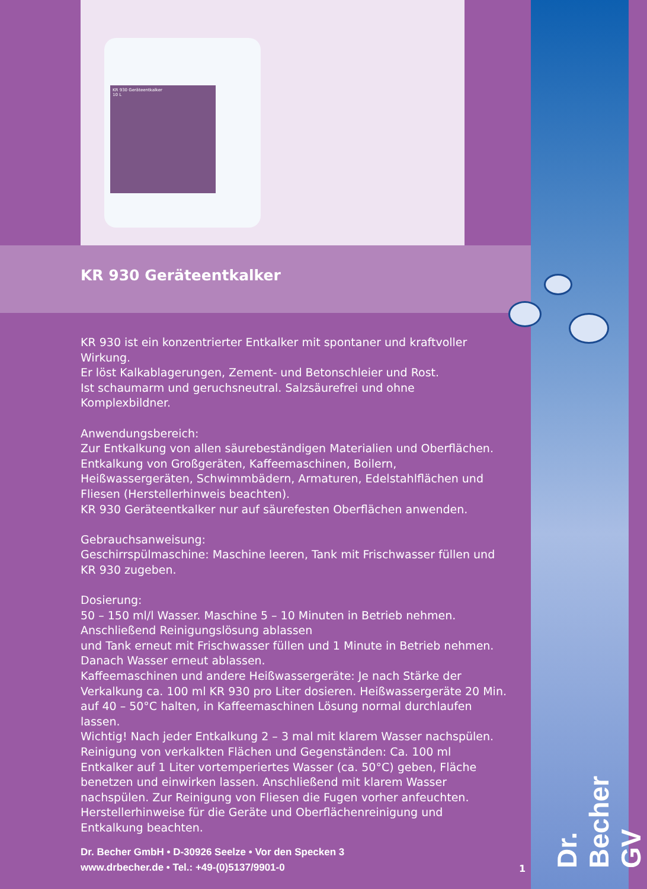KR 930 Geräteentkalker
10 L
KR 930 Geräteentkalker
KR 930 ist ein konzentrierter Entkalker mit spontaner und kraftvoller Wirkung.
Er löst Kalkablagerungen, Zement- und Betonschleier und Rost.
Ist schaumarm und geruchsneutral. Salzsäurefrei und ohne Komplexbildner.
Anwendungsbereich:
Zur Entkalkung von allen säurebeständigen Materialien und Oberflächen. Entkalkung von Großgeräten, Kaffeemaschinen, Boilern, Heißwassergeräten, Schwimmbädern, Armaturen, Edelstahlflächen und Fliesen (Herstellerhinweis beachten).
KR 930 Geräteentkalker nur auf säurefesten Oberflächen anwenden.
Gebrauchsanweisung:
Geschirrspülmaschine: Maschine leeren, Tank mit Frischwasser füllen und KR 930 zugeben.
Dosierung:
50 – 150 ml/l Wasser. Maschine 5 – 10 Minuten in Betrieb nehmen.
Anschließend Reinigungslösung ablassen
und Tank erneut mit Frischwasser füllen und 1 Minute in Betrieb nehmen.
Danach Wasser erneut ablassen.
Kaffeemaschinen und andere Heißwassergeräte: Je nach Stärke der Verkalkung ca. 100 ml KR 930 pro Liter dosieren. Heißwassergeräte 20 Min. auf 40 – 50°C halten, in Kaffeemaschinen Lösung normal durchlaufen lassen.
Wichtig! Nach jeder Entkalkung 2 – 3 mal mit klarem Wasser nachspülen.
Reinigung von verkalkten Flächen und Gegenständen: Ca. 100 ml Entkalker auf 1 Liter vortemperiertes Wasser (ca. 50°C) geben, Fläche benetzen und einwirken lassen. Anschließend mit klarem Wasser nachspülen. Zur Reinigung von Fliesen die Fugen vorher anfeuchten. Herstellerhinweise für die Geräte und Oberflächenreinigung und Entkalkung beachten.
Dr. Becher GmbH • D-30926 Seelze • Vor den Specken 3
www.drbecher.de • Tel.: +49-(0)5137/9901-0
1
Dr. Becher GV